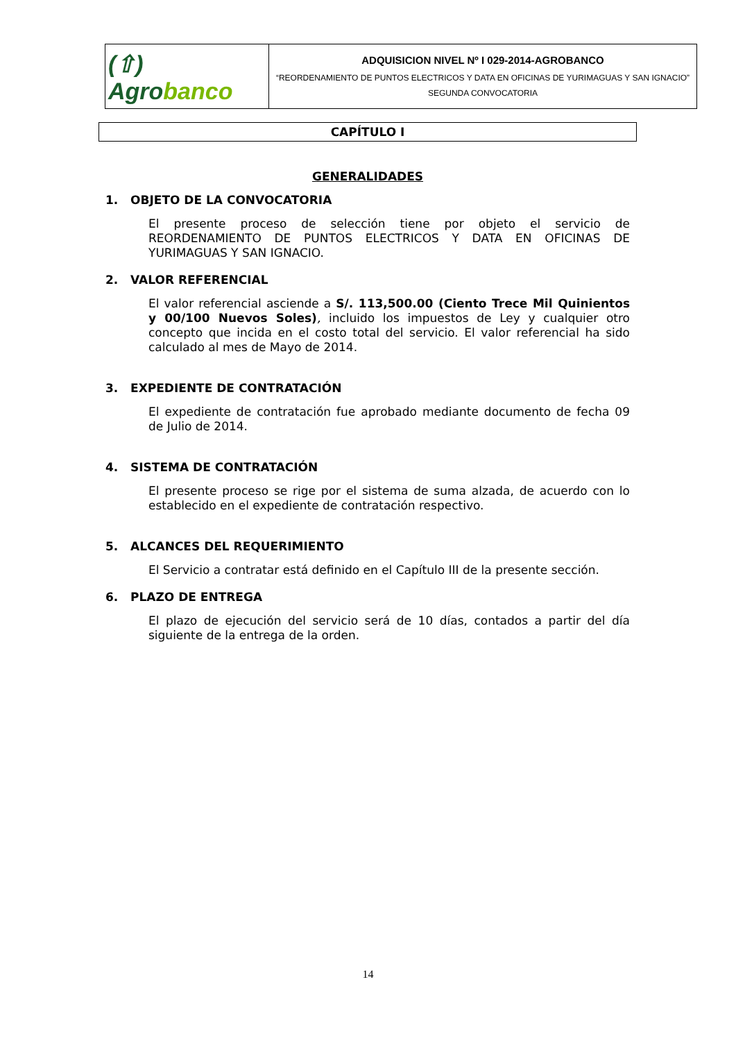(⇧) Agrobanco
ADQUISICION NIVEL Nº I 029-2014-AGROBANCO
“REORDENAMIENTO DE PUNTOS ELECTRICOS Y DATA EN OFICINAS DE YURIMAGUAS Y SAN IGNACIO”
SEGUNDA CONVOCATORIA
CAPÍTULO I
GENERALIDADES
1. OBJETO DE LA CONVOCATORIA
El presente proceso de selección tiene por objeto el servicio de REORDENAMIENTO DE PUNTOS ELECTRICOS Y DATA EN OFICINAS DE YURIMAGUAS Y SAN IGNACIO.
2. VALOR REFERENCIAL
El valor referencial asciende a S/. 113,500.00 (Ciento Trece Mil Quinientos y 00/100 Nuevos Soles), incluido los impuestos de Ley y cualquier otro concepto que incida en el costo total del servicio. El valor referencial ha sido calculado al mes de Mayo de 2014.
3. EXPEDIENTE DE CONTRATACIÓN
El expediente de contratación fue aprobado mediante documento de fecha 09 de Julio de 2014.
4. SISTEMA DE CONTRATACIÓN
El presente proceso se rige por el sistema de suma alzada, de acuerdo con lo establecido en el expediente de contratación respectivo.
5. ALCANCES DEL REQUERIMIENTO
El Servicio a contratar está definido en el Capítulo III de la presente sección.
6. PLAZO DE ENTREGA
El plazo de ejecución del servicio será de 10 días, contados a partir del día siguiente de la entrega de la orden.
14